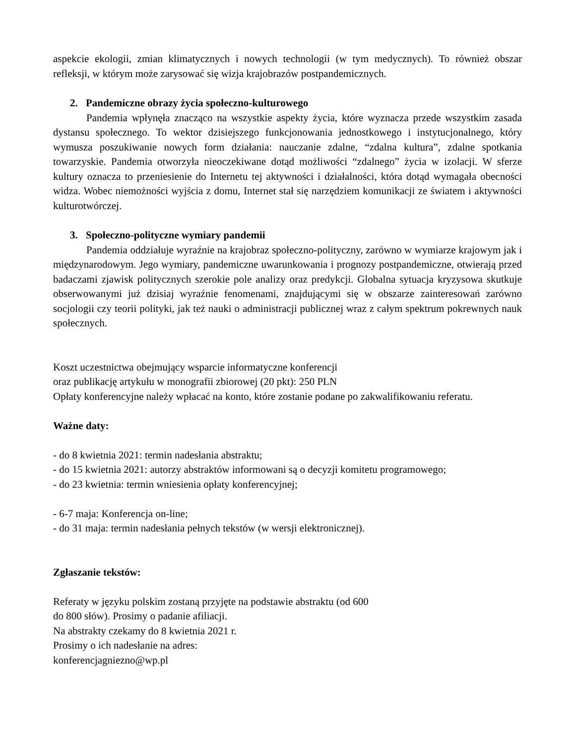aspekcie ekologii, zmian klimatycznych i nowych technologii (w tym medycznych). To również obszar refleksji, w którym może zarysować się wizja krajobrazów postpandemicznych.
2. Pandemiczne obrazy życia społeczno-kulturowego
Pandemia wpłynęła znacząco na wszystkie aspekty życia, które wyznacza przede wszystkim zasada dystansu społecznego. To wektor dzisiejszego funkcjonowania jednostkowego i instytucjonalnego, który wymusza poszukiwanie nowych form działania: nauczanie zdalne, “zdalna kultura”, zdalne spotkania towarzyskie. Pandemia otworzyła nieoczekiwane dotąd możliwości “zdalnego” życia w izolacji. W sferze kultury oznacza to przeniesienie do Internetu tej aktywności i działalności, która dotąd wymagała obecności widza. Wobec niemożności wyjścia z domu, Internet stał się narzędziem komunikacji ze światem i aktywności kulturotwórczej.
3. Społeczno-polityczne wymiary pandemii
Pandemia oddziałuje wyraźnie na krajobraz społeczno-polityczny, zarówno w wymiarze krajowym jak i międzynarodowym. Jego wymiary, pandemiczne uwarunkowania i prognozy postpandemiczne, otwierają przed badaczami zjawisk politycznych szerokie pole analizy oraz predykcji. Globalna sytuacja kryzysowa skutkuje obserwowanymi już dzisiaj wyraźnie fenomenami, znajdującymi się w obszarze zainteresowań zarówno socjologii czy teorii polityki, jak też nauki o administracji publicznej wraz z całym spektrum pokrewnych nauk społecznych.
Koszt uczestnictwa obejmujący wsparcie informatyczne konferencji
oraz publikację artykułu w monografii zbiorowej (20 pkt): 250 PLN
Opłaty konferencyjne należy wpłacać na konto, które zostanie podane po zakwalifikowaniu referatu.
Ważne daty:
- do 8 kwietnia 2021: termin nadesłania abstraktu;
- do 15 kwietnia 2021: autorzy abstraktów informowani są o decyzji komitetu programowego;
- do 23 kwietnia: termin wniesienia opłaty konferencyjnej;
- 6-7 maja: Konferencja on-line;
- do 31 maja: termin nadesłania pełnych tekstów (w wersji elektronicznej).
Zgłaszanie tekstów:
Referaty w języku polskim zostaną przyjęte na podstawie abstraktu (od 600
do 800 słów). Prosimy o padanie afiliacji.
Na abstrakty czekamy do 8 kwietnia 2021 r.
Prosimy o ich nadesłanie na adres:
konferencjagniezno@wp.pl